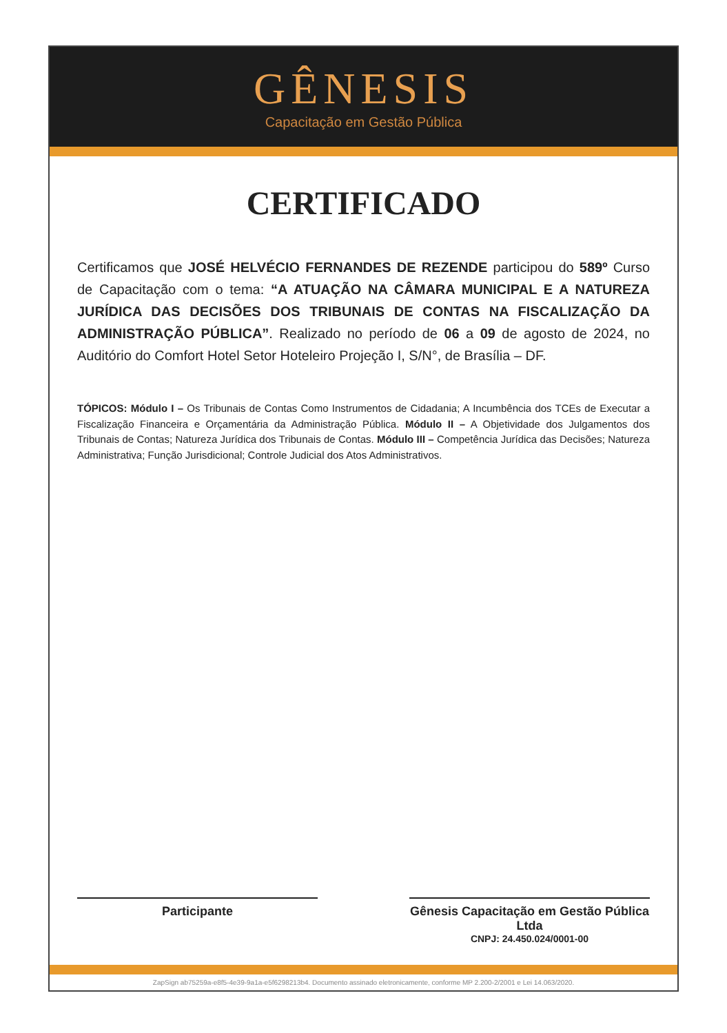GÊNESIS
Capacitação em Gestão Pública
CERTIFICADO
Certificamos que JOSÉ HELVÉCIO FERNANDES DE REZENDE participou do 589º Curso de Capacitação com o tema: “A ATUAÇÃO NA CÂMARA MUNICIPAL E A NATUREZA JURÍDICA DAS DECISÕES DOS TRIBUNAIS DE CONTAS NA FISCALIZAÇÃO DA ADMINISTRAÇÃO PÚBLICA”. Realizado no período de 06 a 09 de agosto de 2024, no Auditório do Comfort Hotel Setor Hoteleiro Projeção I, S/N°, de Brasília – DF.
TÓPICOS: Módulo I – Os Tribunais de Contas Como Instrumentos de Cidadania; A Incumbência dos TCEs de Executar a Fiscalização Financeira e Orçamentária da Administração Pública. Módulo II – A Objetividade dos Julgamentos dos Tribunais de Contas; Natureza Jurídica dos Tribunais de Contas. Módulo III – Competência Jurídica das Decisões; Natureza Administrativa; Função Jurisdicional; Controle Judicial dos Atos Administrativos.
Participante Gênesis Capacitação em Gestão Pública Ltda
CNPJ: 24.450.024/0001-00
ZapSign ab75259a-e8f5-4e39-9a1a-e5f6298213b4. Documento assinado eletronicamente, conforme MP 2.200-2/2001 e Lei 14.063/2020.